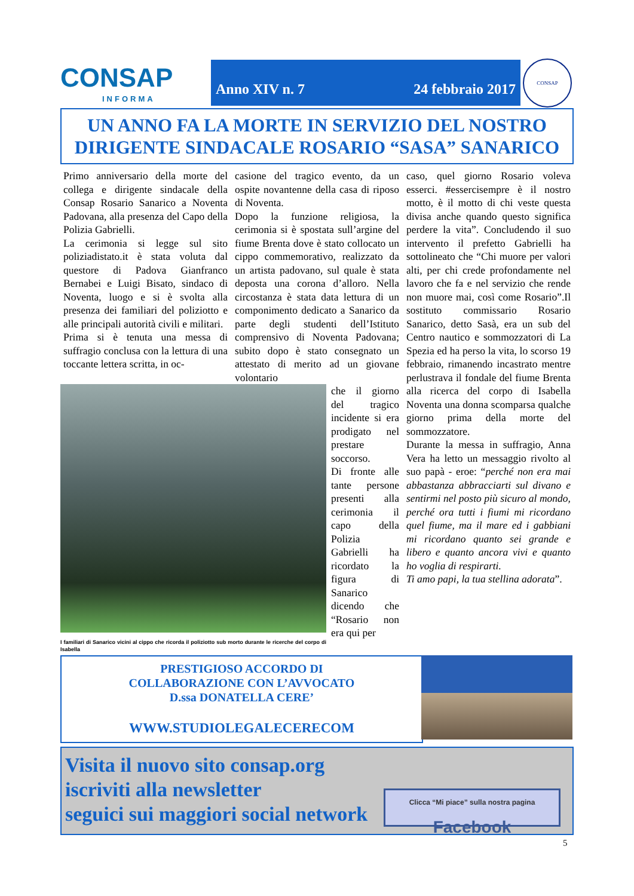CONSAP
INFORMA
Anno XIV n. 7 24 febbraio 2017
CONSAP
UN ANNO FA LA MORTE IN SERVIZIO DEL NOSTRO
DIRIGENTE SINDACALE ROSARIO “SASA” SANARICO
Primo anniversario della morte del collega e dirigente sindacale della Consap Rosario Sanarico a Noventa Padovana, alla presenza del Capo della Polizia Gabrielli.
La cerimonia si legge sul sito poliziadistato.it è stata voluta dal questore di Padova Gianfranco Bernabei e Luigi Bisato, sindaco di Noventa, luogo e si è svolta alla presenza dei familiari del poliziotto e alle principali autorità civili e militari.
Prima si è tenuta una messa di suffragio conclusa con la lettura di una toccante lettera scritta, in oc-
casione del tragico evento, da un ospite novantenne della casa di riposo di Noventa.
Dopo la funzione religiosa, la cerimonia si è spostata sull’argine del fiume Brenta dove è stato collocato un cippo commemorativo, realizzato da un artista padovano, sul quale è stata deposta una corona d’alloro. Nella circostanza è stata data lettura di un componimento dedicato a Sanarico da parte degli studenti dell’Istituto comprensivo di Noventa Padovana; subito dopo è stato consegnato un attestato di merito ad un giovane volontario
che il giorno del tragico incidente si era prodigato nel prestare soccorso.
Di fronte alle tante persone presenti alla cerimonia il capo della Polizia Gabrielli ha ricordato la figura di Sanarico dicendo che “Rosario non era qui per
I familiari di Sanarico vicini al cippo che ricorda il poliziotto sub morto durante le ricerche del corpo di Isabella
caso, quel giorno Rosario voleva esserci. #essercisempre è il nostro motto, è il motto di chi veste questa divisa anche quando questo significa perdere la vita”. Concludendo il suo intervento il prefetto Gabrielli ha sottolineato che “Chi muore per valori alti, per chi crede profondamente nel lavoro che fa e nel servizio che rende non muore mai, così come Rosario”.Il sostituto commissario Rosario Sanarico, detto Sasà, era un sub del Centro nautico e sommozzatori di La Spezia ed ha perso la vita, lo scorso 19 febbraio, rimanendo incastrato mentre perlustrava il fondale del fiume Brenta alla ricerca del corpo di Isabella Noventa una donna scomparsa qualche giorno prima della morte del sommozzatore.
Durante la messa in suffragio, Anna Vera ha letto un messaggio rivolto al suo papà - eroe: “perché non era mai abbastanza abbracciarti sul divano e sentirmi nel posto più sicuro al mondo, perché ora tutti i fiumi mi ricordano quel fiume, ma il mare ed i gabbiani mi ricordano quanto sei grande e libero e quanto ancora vivi e quanto ho voglia di respirarti.
Ti amo papi, la tua stellina adorata”.
PRESTIGIOSO ACCORDO DI
COLLABORAZIONE CON L’AVVOCATO
D.ssa DONATELLA CERE’
WWW.STUDIOLEGALECERECOM
Visita il nuovo sito consap.org
iscriviti alla newsletter
seguici sui maggiori social network
Clicca “Mi piace” sulla nostra pagina
Facebook
5